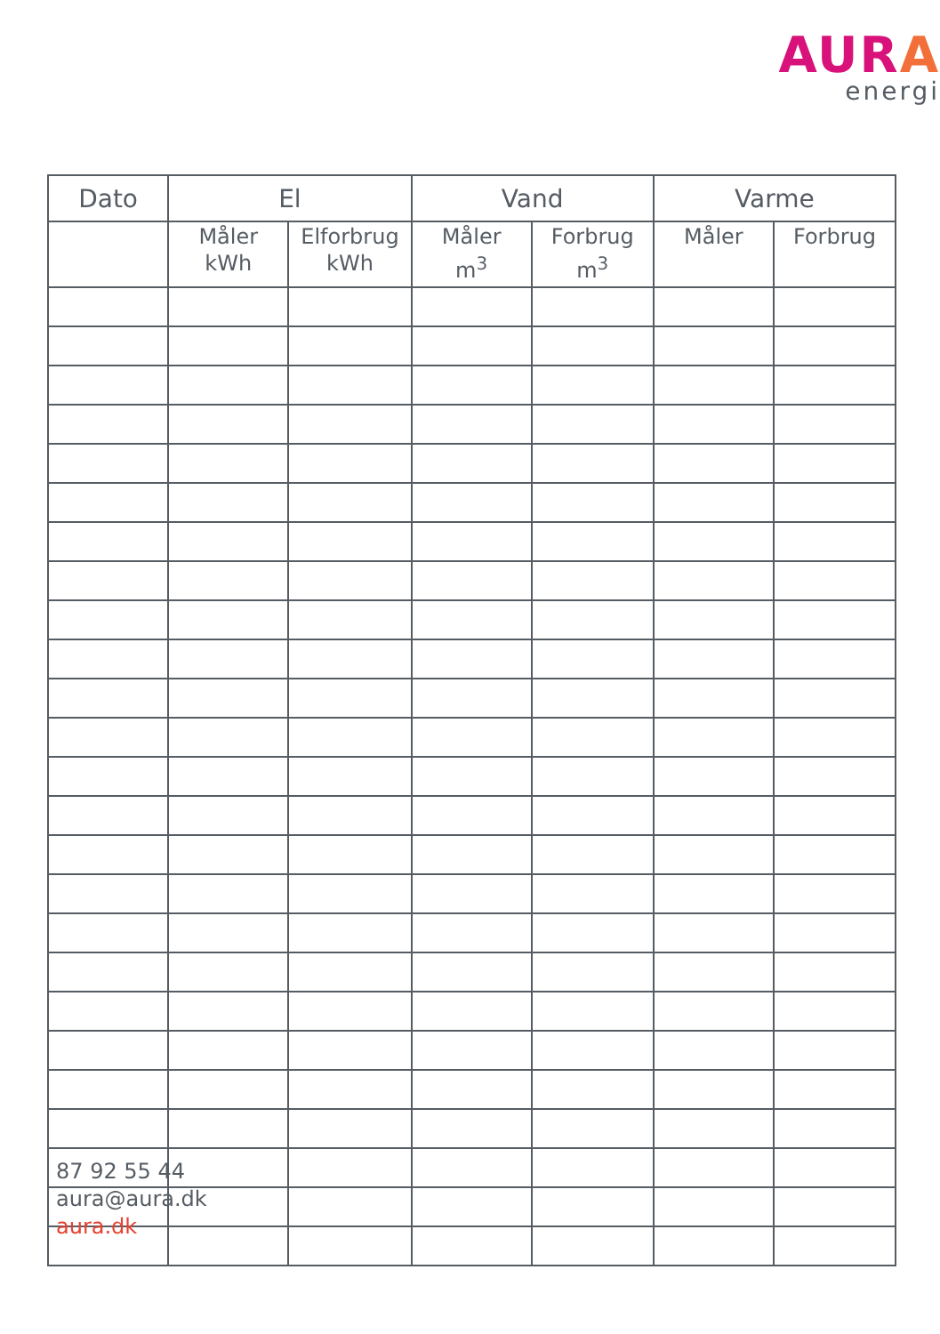AURA
energi
| Dato | El | | Vand | | Varme | |
| --- | --- | --- | --- | --- | --- | --- |
| | Måler kWh | Elforbrug kWh | Måler m<sup>3</sup> | Forbrug m<sup>3</sup> | Måler | Forbrug |
87 92 55 44
aura@aura.dk
aura.dk